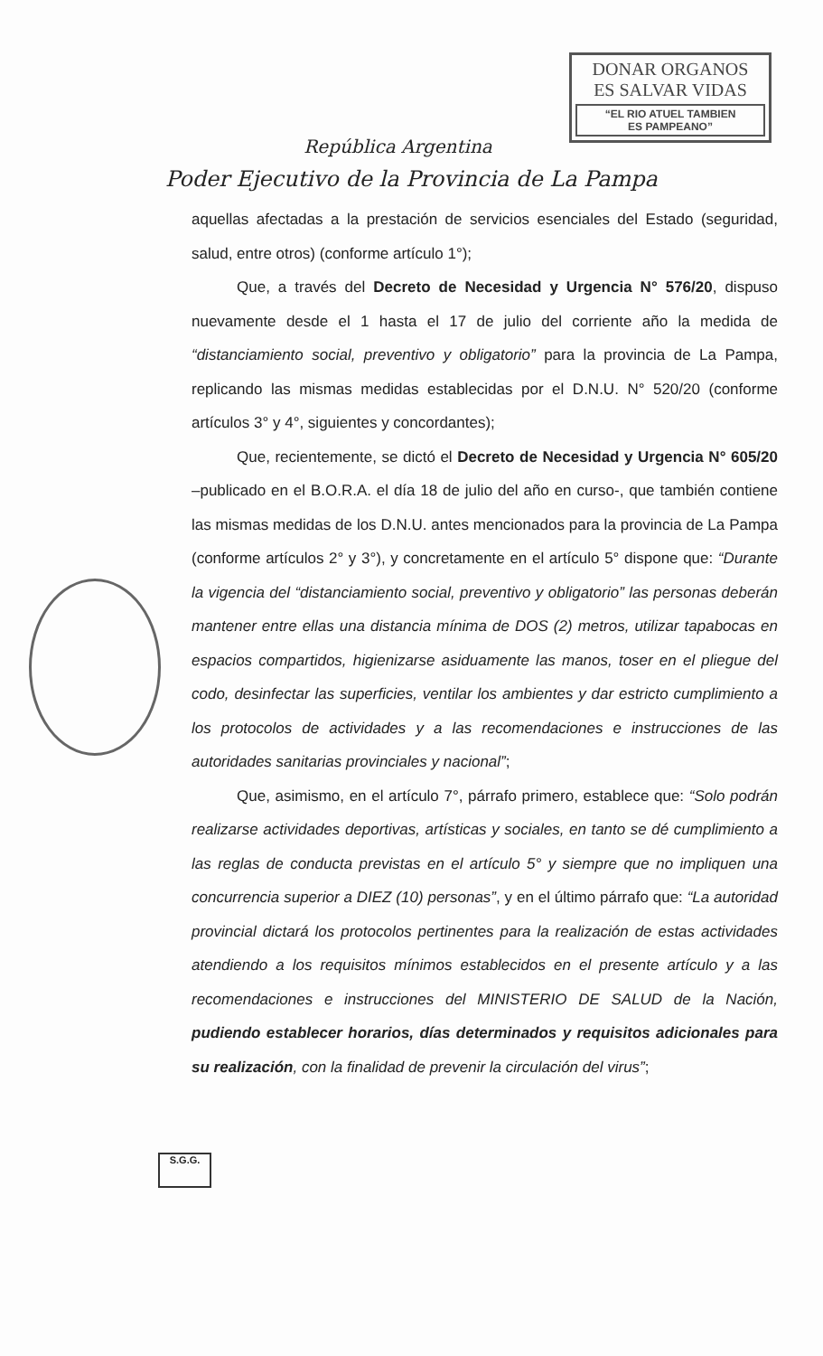DONAR ORGANOS
ES SALVAR VIDAS
“EL RIO ATUEL TAMBIEN
ES PAMPEANO”
República Argentina
Poder Ejecutivo de la Provincia de La Pampa
aquellas afectadas a la prestación de servicios esenciales del Estado (seguridad, salud, entre otros) (conforme artículo 1°);
Que, a través del Decreto de Necesidad y Urgencia N° 576/20, dispuso nuevamente desde el 1 hasta el 17 de julio del corriente año la medida de “distanciamiento social, preventivo y obligatorio” para la provincia de La Pampa, replicando las mismas medidas establecidas por el D.N.U. N° 520/20 (conforme artículos 3° y 4°, siguientes y concordantes);
Que, recientemente, se dictó el Decreto de Necesidad y Urgencia N° 605/20 –publicado en el B.O.R.A. el día 18 de julio del año en curso-, que también contiene las mismas medidas de los D.N.U. antes mencionados para la provincia de La Pampa (conforme artículos 2° y 3°), y concretamente en el artículo 5° dispone que: “Durante la vigencia del “distanciamiento social, preventivo y obligatorio” las personas deberán mantener entre ellas una distancia mínima de DOS (2) metros, utilizar tapabocas en espacios compartidos, higienizarse asiduamente las manos, toser en el pliegue del codo, desinfectar las superficies, ventilar los ambientes y dar estricto cumplimiento a los protocolos de actividades y a las recomendaciones e instrucciones de las autoridades sanitarias provinciales y nacional”;
Que, asimismo, en el artículo 7°, párrafo primero, establece que: “Solo podrán realizarse actividades deportivas, artísticas y sociales, en tanto se dé cumplimiento a las reglas de conducta previstas en el artículo 5° y siempre que no impliquen una concurrencia superior a DIEZ (10) personas”, y en el último párrafo que: “La autoridad provincial dictará los protocolos pertinentes para la realización de estas actividades atendiendo a los requisitos mínimos establecidos en el presente artículo y a las recomendaciones e instrucciones del MINISTERIO DE SALUD de la Nación, pudiendo establecer horarios, días determinados y requisitos adicionales para su realización, con la finalidad de prevenir la circulación del virus”;
S.G.G.